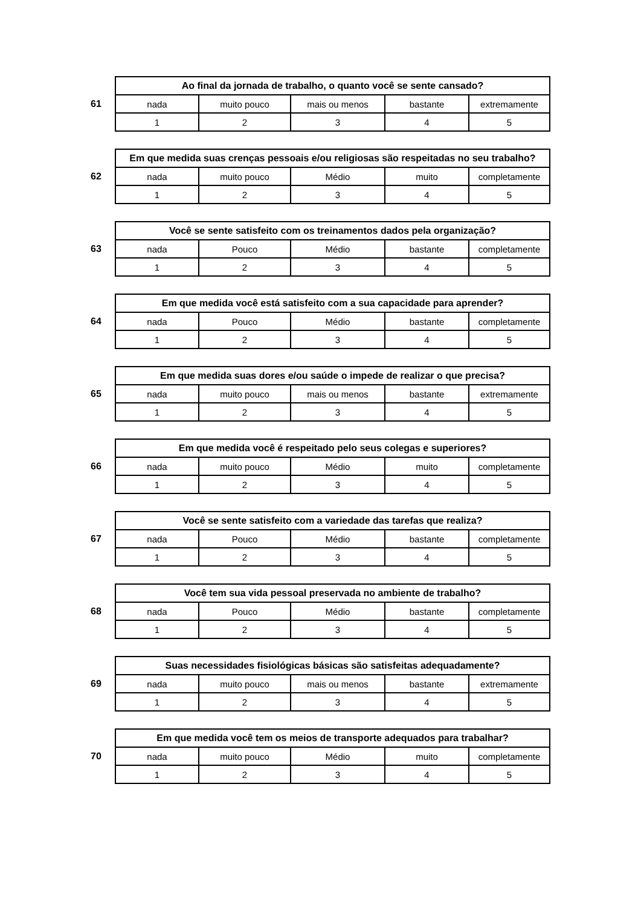| | Ao final da jornada de trabalho, o quanto você se sente cansado? | | | | |
| 61 | nada | muito pouco | mais ou menos | bastante | extremamente |
| | 1 | 2 | 3 | 4 | 5 |
| | Em que medida suas crenças pessoais e/ou religiosas são respeitadas no seu trabalho? | | | | |
| 62 | nada | muito pouco | Médio | muito | completamente |
| | 1 | 2 | 3 | 4 | 5 |
| | Você se sente satisfeito com os treinamentos dados pela organização? | | | | |
| 63 | nada | Pouco | Médio | bastante | completamente |
| | 1 | 2 | 3 | 4 | 5 |
| | Em que medida você está satisfeito com a sua capacidade para aprender? | | | | |
| 64 | nada | Pouco | Médio | bastante | completamente |
| | 1 | 2 | 3 | 4 | 5 |
| | Em que medida suas dores e/ou saúde o impede de realizar o que precisa? | | | | |
| 65 | nada | muito pouco | mais ou menos | bastante | extremamente |
| | 1 | 2 | 3 | 4 | 5 |
| | Em que medida você é respeitado pelo seus colegas e superiores? | | | | |
| 66 | nada | muito pouco | Médio | muito | completamente |
| | 1 | 2 | 3 | 4 | 5 |
| | Você se sente satisfeito com a variedade das tarefas que realiza? | | | | |
| 67 | nada | Pouco | Médio | bastante | completamente |
| | 1 | 2 | 3 | 4 | 5 |
| | Você tem sua vida pessoal preservada no ambiente de trabalho? | | | | |
| 68 | nada | Pouco | Médio | bastante | completamente |
| | 1 | 2 | 3 | 4 | 5 |
| | Suas necessidades fisiológicas básicas são satisfeitas adequadamente? | | | | |
| 69 | nada | muito pouco | mais ou menos | bastante | extremamente |
| | 1 | 2 | 3 | 4 | 5 |
| | Em que medida você tem os meios de transporte adequados para trabalhar? | | | | |
| 70 | nada | muito pouco | Médio | muito | completamente |
| | 1 | 2 | 3 | 4 | 5 |